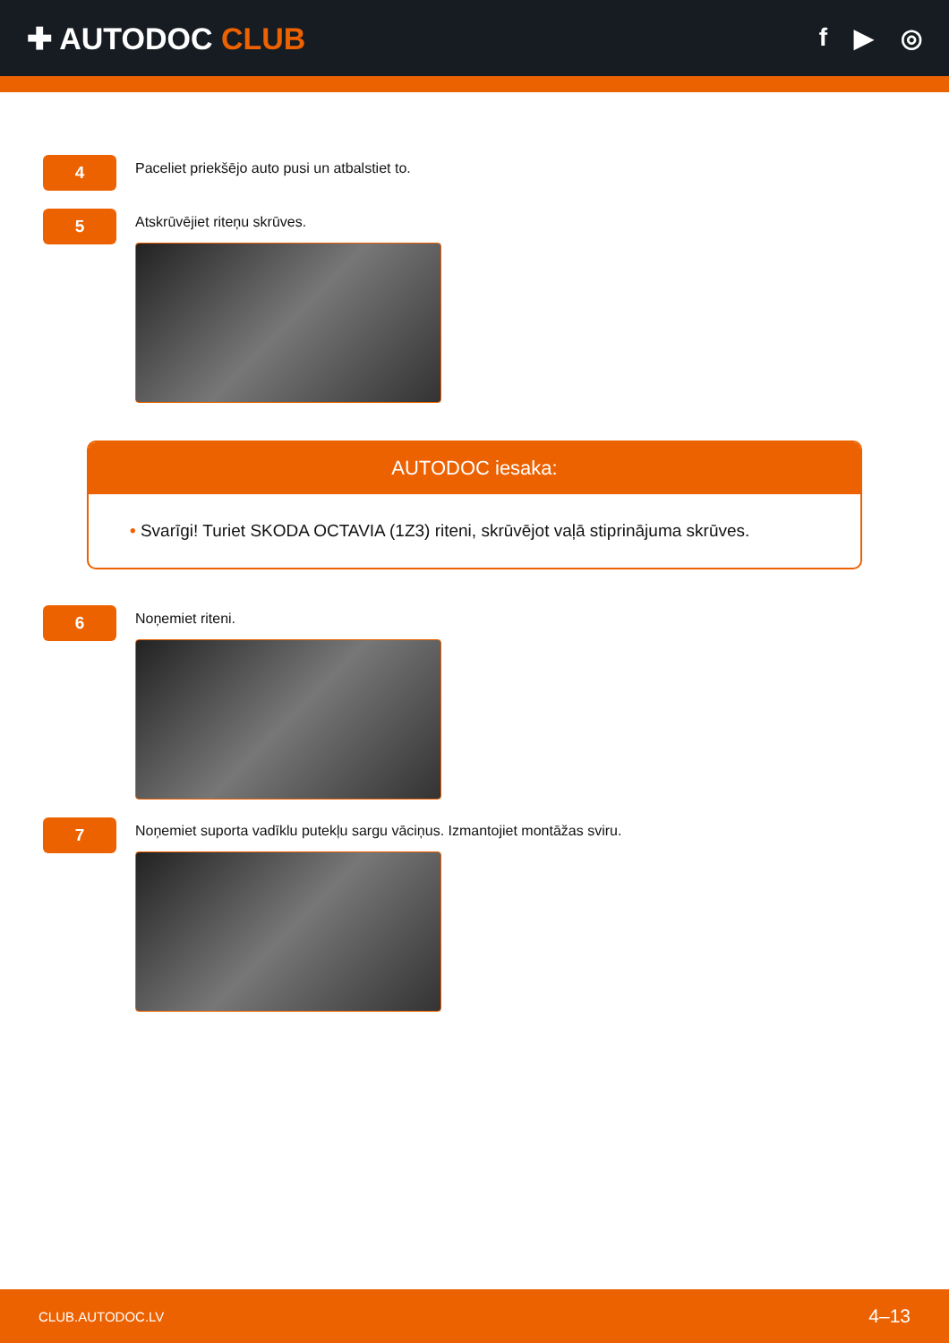✚ AUTODOC CLUB
f ▶ ◎
4
Paceliet priekšējo auto pusi un atbalstiet to.
5
Atskrūvējiet riteņu skrūves.
AUTODOC iesaka:
• Svarīgi! Turiet SKODA OCTAVIA (1Z3) riteni, skrūvējot vaļā stiprinājuma skrūves.
6
Noņemiet riteni.
7
Noņemiet suporta vadīklu putekļu sargu vāciņus. Izmantojiet montāžas sviru.
CLUB.AUTODOC.LV 4–13